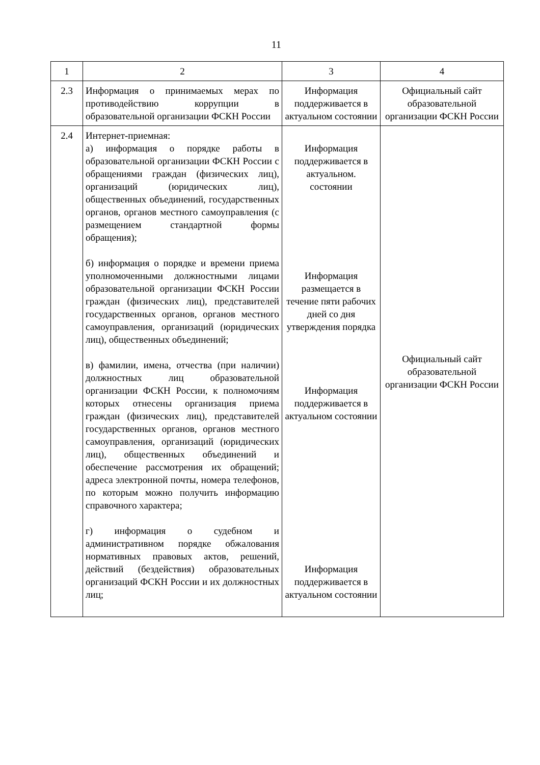11
| 1 | 2 | 3 | 4 |
| 2.3 | Информация о принимаемых мерах по противодействию коррупции в образовательной организации ФСКН России | Информация поддерживается в актуальном состоянии | Официальный сайт образовательной организации ФСКН России |
| 2.4 | Интернет-приемная: а) информация о порядке работы в образовательной организации ФСКН России с обращениями граждан (физических лиц), организаций (юридических лиц), общественных объединений, государственных органов, органов местного самоуправления (с размещением стандартной формы обращения); б) информация о порядке и времени приема уполномоченными должностными лицами образовательной организации ФСКН России граждан (физических лиц), представителей государственных органов, органов местного самоуправления, организаций (юридических лиц), общественных объединений; в) фамилии, имена, отчества (при наличии) должностных лиц образовательной организации ФСКН России, к полномочиям которых отнесены организация приема граждан (физических лиц), представителей государственных органов, органов местного самоуправления, организаций (юридических лиц), общественных объединений и обеспечение рассмотрения их обращений; адреса электронной почты, номера телефонов, по которым можно получить информацию справочного характера; г) информация о судебном и административном порядке обжалования нормативных правовых актов, решений, действий (бездействия) образовательных организаций ФСКН России и их должностных лиц; | Информация поддерживается в актуальном. состоянии Информация размещается в течение пяти рабочих дней со дня утверждения порядка Информация поддерживается в актуальном состоянии Информация поддерживается в актуальном состоянии | Официальный сайт образовательной организации ФСКН России |